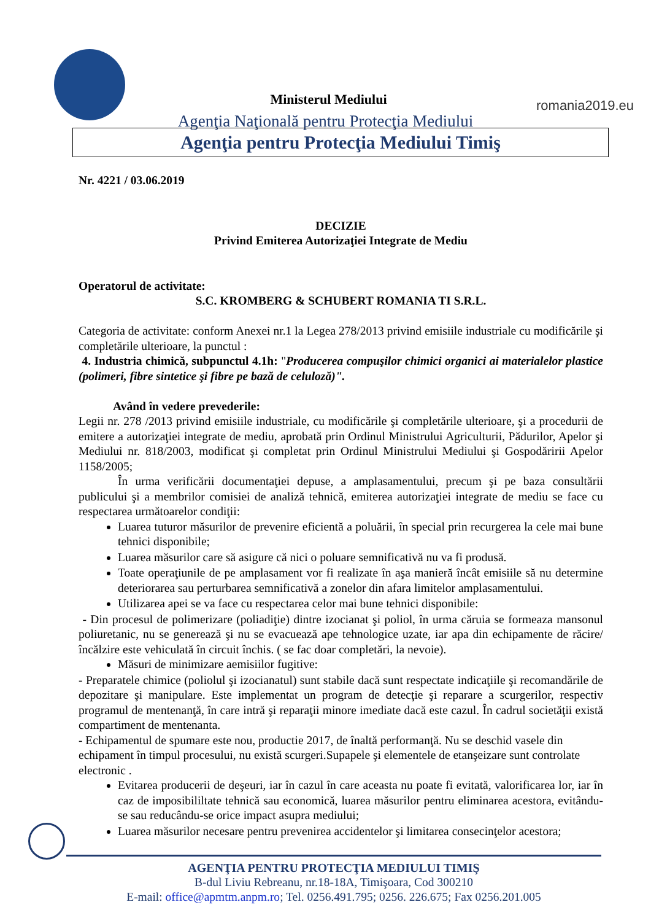romania2019.eu
Ministerul Mediului
Agenţia Naţională pentru Protecţia Mediului
Agenţia pentru Protecţia Mediului Timiş
Nr. 4221 / 03.06.2019
DECIZIE
Privind Emiterea Autorizaţiei Integrate de Mediu
Operatorul de activitate:
S.C. KROMBERG & SCHUBERT ROMANIA TI S.R.L.
Categoria de activitate: conform Anexei nr.1 la Legea 278/2013 privind emisiile industriale cu modificările şi completările ulterioare, la punctul :
4. Industria chimică, subpunctul 4.1h: "Producerea compuşilor chimici organici ai materialelor plastice (polimeri, fibre sintetice şi fibre pe bază de celuloză)".
Având în vedere prevederile:
Legii nr. 278 /2013 privind emisiile industriale, cu modificările şi completările ulterioare, şi a procedurii de emitere a autorizaţiei integrate de mediu, aprobată prin Ordinul Ministrului Agriculturii, Pădurilor, Apelor şi Mediului nr. 818/2003, modificat şi completat prin Ordinul Ministrului Mediului şi Gospodăririi Apelor 1158/2005;
În urma verificării documentaţiei depuse, a amplasamentului, precum şi pe baza consultării publicului şi a membrilor comisiei de analiză tehnică, emiterea autorizaţiei integrate de mediu se face cu respectarea următoarelor condiţii:
Luarea tuturor măsurilor de prevenire eficientă a poluării, în special prin recurgerea la cele mai bune tehnici disponibile;
Luarea măsurilor care să asigure că nici o poluare semnificativă nu va fi produsă.
Toate operaţiunile de pe amplasament vor fi realizate în aşa manieră încât emisiile să nu determine deteriorarea sau perturbarea semnificativă a zonelor din afara limitelor amplasamentului.
Utilizarea apei se va face cu respectarea celor mai bune tehnici disponibile:
- Din procesul de polimerizare (poliadiţie) dintre izocianat şi poliol, în urma căruia se formeaza mansonul poliuretanic, nu se generează şi nu se evacuează ape tehnologice uzate, iar apa din echipamente de răcire/încălzire este vehiculată în circuit închis. ( se fac doar completări, la nevoie).
Măsuri de minimizare aemisiilor fugitive:
- Preparatele chimice (poliolul şi izocianatul) sunt stabile dacă sunt respectate indicaţiile şi recomandările de depozitare şi manipulare. Este implementat un program de detecţie şi reparare a scurgerilor, respectiv programul de mentenanţă, în care intră şi reparaţii minore imediate dacă este cazul. În cadrul societăţii există compartiment de mentenanta.
- Echipamentul de spumare este nou, productie 2017, de înaltă performanţă. Nu se deschid vasele din echipament în timpul procesului, nu există scurgeri.Supapele şi elementele de etanşeizare sunt controlate electronic .
Evitarea producerii de deşeuri, iar în cazul în care aceasta nu poate fi evitată, valorificarea lor, iar în caz de imposibililtate tehnică sau economică, luarea măsurilor pentru eliminarea acestora, evitându-se sau reducându-se orice impact asupra mediului;
Luarea măsurilor necesare pentru prevenirea accidentelor şi limitarea consecinţelor acestora;
AGENŢIA PENTRU PROTECŢIA MEDIULUI TIMIŞ
B-dul Liviu Rebreanu, nr.18-18A, Timişoara, Cod 300210
E-mail: office@apmtm.anpm.ro; Tel. 0256.491.795; 0256. 226.675; Fax 0256.201.005